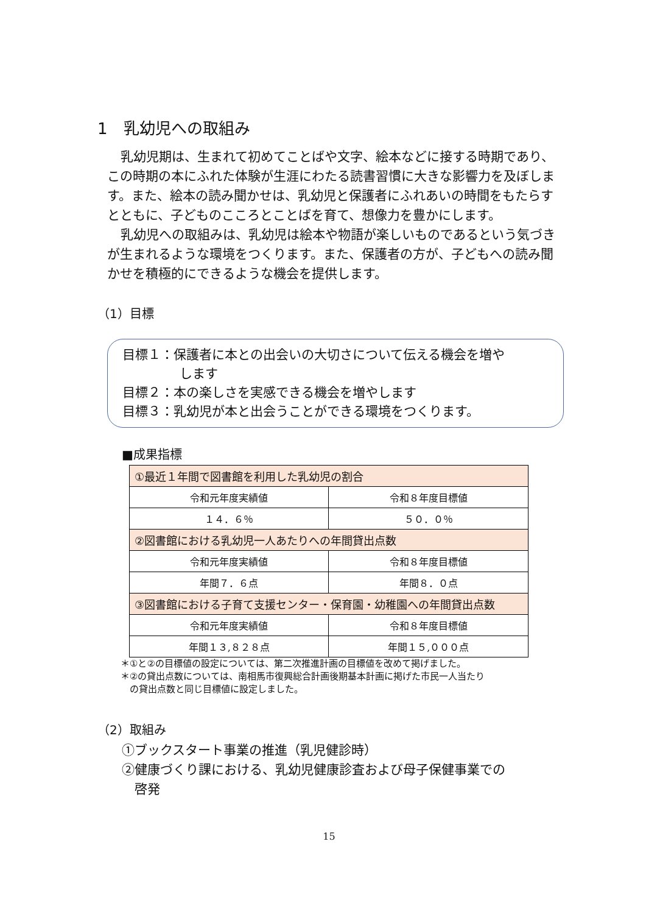1　乳幼児への取組み
乳幼児期は、生まれて初めてことばや文字、絵本などに接する時期であり、この時期の本にふれた体験が生涯にわたる読書習慣に大きな影響力を及ぼします。また、絵本の読み聞かせは、乳幼児と保護者にふれあいの時間をもたらすとともに、子どものこころとことばを育て、想像力を豊かにします。
乳幼児への取組みは、乳幼児は絵本や物語が楽しいものであるという気づきが生まれるような環境をつくります。また、保護者の方が、子どもへの読み聞かせを積極的にできるような機会を提供します。
（1）目標
目標１：保護者に本との出会いの大切さについて伝える機会を増や
します
目標２：本の楽しさを実感できる機会を増やします
目標３：乳幼児が本と出会うことができる環境をつくります。
■成果指標
| ①最近１年間で図書館を利用した乳幼児の割合 | |
| --- | --- |
| 令和元年度実績値 | 令和８年度目標値 |
| １４．６％ | ５０．０％ |
| ②図書館における乳幼児一人あたりへの年間貸出点数 | |
| 令和元年度実績値 | 令和８年度目標値 |
| 年間７．６点 | 年間８．０点 |
| ③図書館における子育て支援センター・保育園・幼稚園への年間貸出点数 | |
| 令和元年度実績値 | 令和８年度目標値 |
| 年間１３,８２８点 | 年間１５,０００点 |
＊①と②の目標値の設定については、第二次推進計画の目標値を改めて掲げました。
＊②の貸出点数については、南相馬市復興総合計画後期基本計画に掲げた市民一人当たり
　の貸出点数と同じ目標値に設定しました。
（2）取組み
①ブックスタート事業の推進（乳児健診時）
②健康づくり課における、乳幼児健康診査および母子保健事業での
　啓発
15